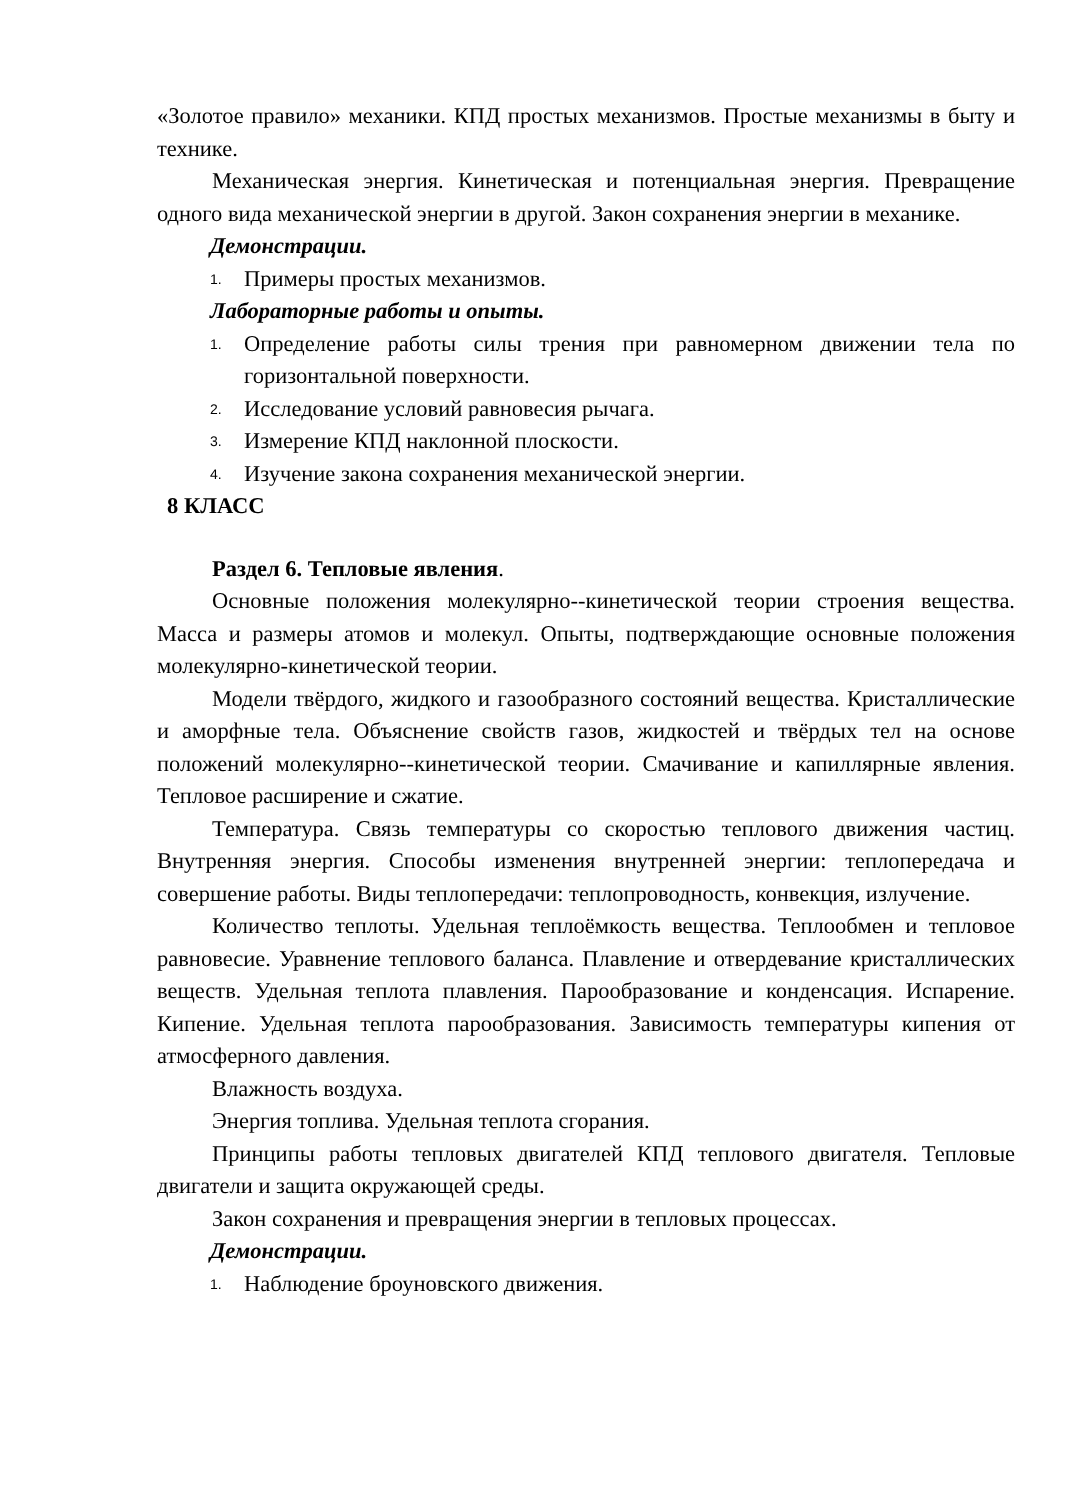«Золотое правило» механики. КПД простых механизмов. Простые механизмы в быту и технике.
Механическая энергия. Кинетическая и потенциальная энергия. Превращение одного вида механической энергии в другой. Закон сохранения энергии в механике.
Демонстрации.
1. Примеры простых механизмов.
Лабораторные работы и опыты.
1. Определение работы силы трения при равномерном движении тела по горизонтальной поверхности.
2. Исследование условий равновесия рычага.
3. Измерение КПД наклонной плоскости.
4. Изучение закона сохранения механической энергии.
8 КЛАСС
Раздел 6. Тепловые явления.
Основные положения молекулярно--кинетической теории строения вещества. Масса и размеры атомов и молекул. Опыты, подтверждающие основные положения молекулярно-кинетической теории.
Модели твёрдого, жидкого и газообразного состояний вещества. Кристаллические и аморфные тела. Объяснение свойств газов, жидкостей и твёрдых тел на основе положений молекулярно--кинетической теории. Смачивание и капиллярные явления. Тепловое расширение и сжатие.
Температура. Связь температуры со скоростью теплового движения частиц. Внутренняя энергия. Способы изменения внутренней энергии: теплопередача и совершение работы. Виды теплопередачи: теплопроводность, конвекция, излучение.
Количество теплоты. Удельная теплоёмкость вещества. Теплообмен и тепловое равновесие. Уравнение теплового баланса. Плавление и отвердевание кристаллических веществ. Удельная теплота плавления. Парообразование и конденсация. Испарение. Кипение. Удельная теплота парообразования. Зависимость температуры кипения от атмосферного давления.
Влажность воздуха.
Энергия топлива. Удельная теплота сгорания.
Принципы работы тепловых двигателей КПД теплового двигателя. Тепловые двигатели и защита окружающей среды.
Закон сохранения и превращения энергии в тепловых процессах.
Демонстрации.
1. Наблюдение броуновского движения.